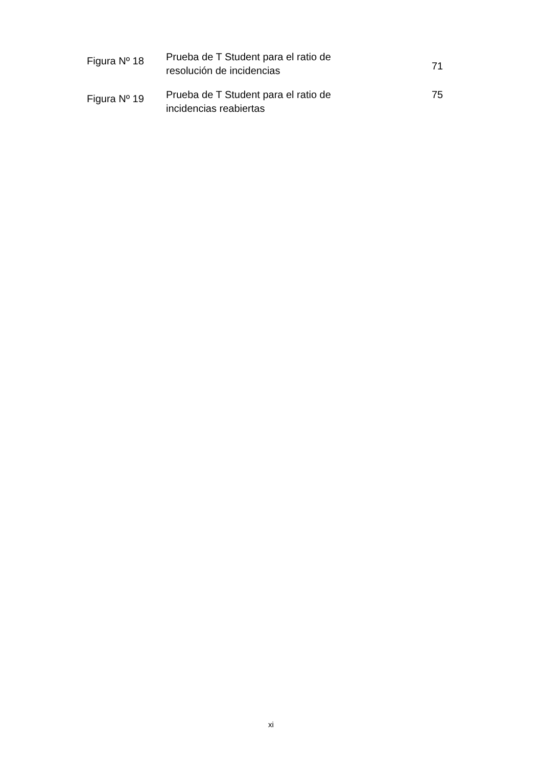| Figura Nº 18 | Prueba de T Student para el ratio de resolución de incidencias | 71 |
| Figura Nº 19 | Prueba de T Student para el ratio de incidencias reabiertas | 75 |
xi